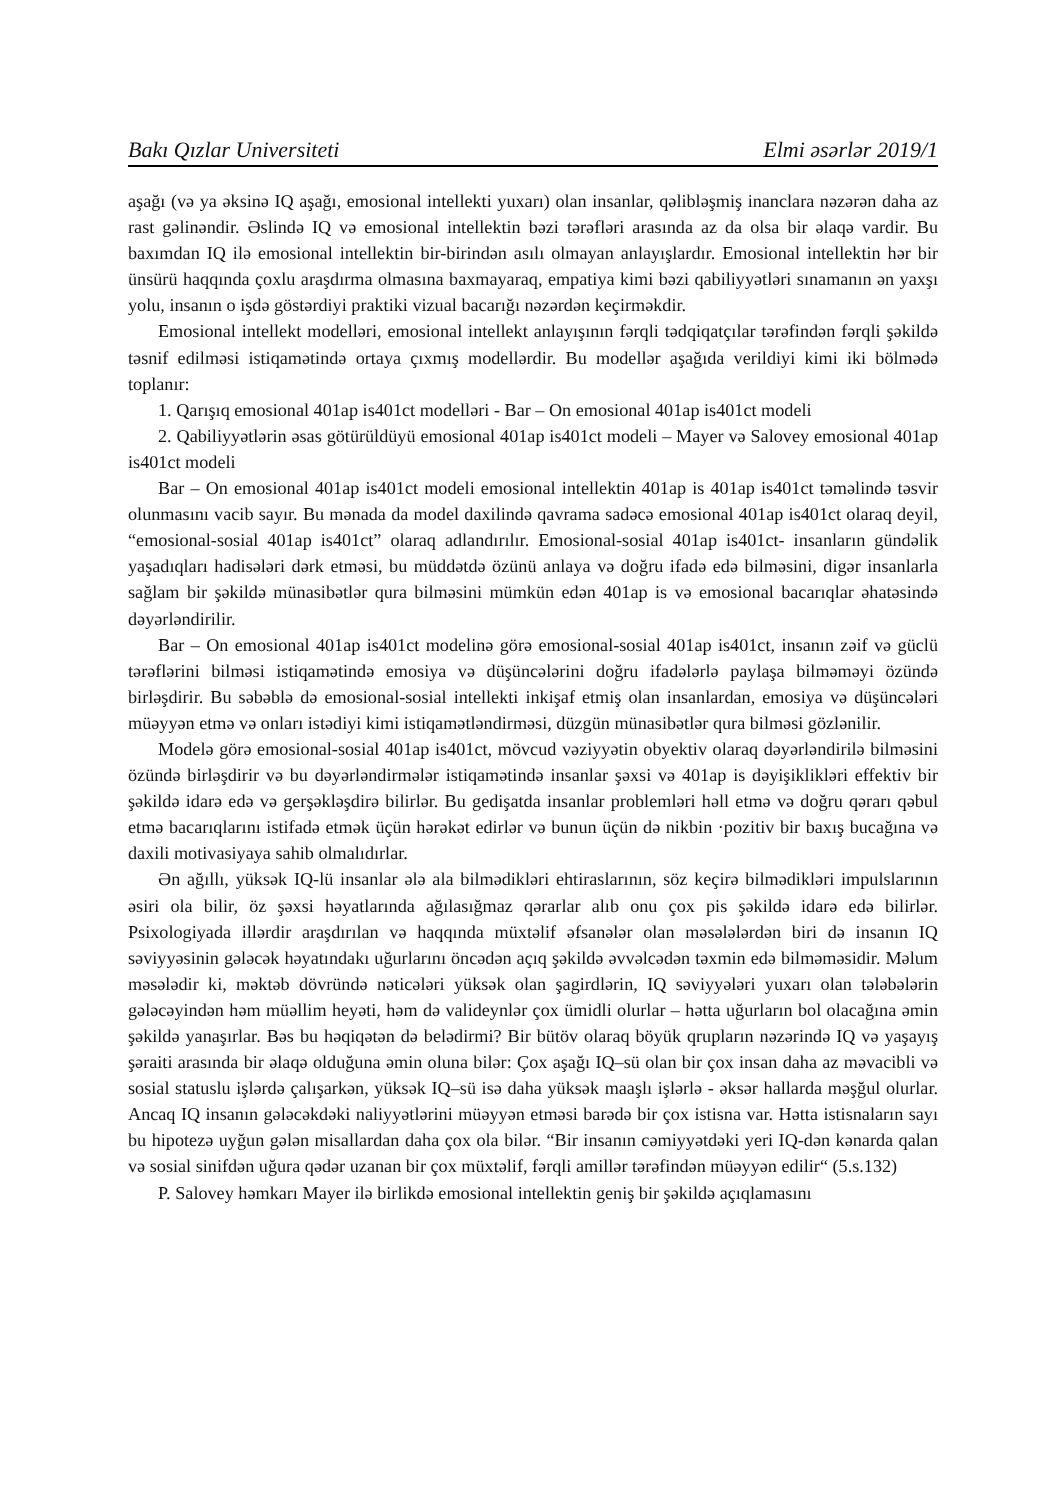Bakı Qızlar Universiteti Elmi əsərlər 2019/1
aşağı (və ya əksinə IQ aşağı, emosional intellekti yuxarı) olan insanlar, qəlibləşmiş inanclara nəzərən daha az rast gəlinəndir. Əslində IQ və emosional intellektin bəzi tərəfləri arasında az da olsa bir əlaqə vardir. Bu baxımdan IQ ilə emosional intellektin bir-birindən asılı olmayan anlayışlardır. Emosional intellektin hər bir ünsürü haqqında çoxlu araşdırma olmasına baxmayaraq, empatiya kimi bəzi qabiliyyətləri sınamanın ən yaxşı yolu, insanın o işdə göstərdiyi praktiki vizual bacarığı nəzərdən keçirməkdir.
Emosional intellekt modelləri, emosional intellekt anlayışının fərqli tədqiqatçılar tərəfindən fərqli şəkildə təsnif edilməsi istiqamətində ortaya çıxmış modellərdir. Bu modellər aşağıda verildiyi kimi iki bölmədə toplanır:
1. Qarışıq emosional 401ap is401ct modelləri - Bar – On emosional 401ap is401ct modeli
2. Qabiliyyətlərin əsas götürüldüyü emosional 401ap is401ct modeli – Mayer və Salovey emosional 401ap is401ct modeli
Bar – On emosional 401ap is401ct modeli emosional intellektin 401ap is 401ap is401ct təməlində təsvir olunmasını vacib sayır. Bu mənada da model daxilində qavrama sadəcə emosional 401ap is401ct olaraq deyil, “emosional-sosial 401ap is401ct” olaraq adlandırılır. Emosional-sosial 401ap is401ct- insanların gündəlik yaşadıqları hadisələri dərk etməsi, bu müddətdə özünü anlaya və doğru ifadə edə bilməsini, digər insanlarla sağlam bir şəkildə münasibətlər qura bilməsini mümkün edən 401ap is və emosional bacarıqlar əhatəsində dəyərləndirilir.
Bar – On emosional 401ap is401ct modelinə görə emosional-sosial 401ap is401ct, insanın zəif və güclü tərəflərini bilməsi istiqamətində emosiya və düşüncələrini doğru ifadələrlə paylaşa bilməməyi özündə birləşdirir. Bu səbəblə də emosional-sosial intellekti inkişaf etmiş olan insanlardan, emosiya və düşüncələri müəyyən etmə və onları istədiyi kimi istiqamətləndirməsi, düzgün münasibətlər qura bilməsi gözlənilir.
Modelə görə emosional-sosial 401ap is401ct, mövcud vəziyyətin obyektiv olaraq dəyərləndirilə bilməsini özündə birləşdirir və bu dəyərləndirmələr istiqamətində insanlar şəxsi və 401ap is dəyişiklikləri effektiv bir şəkildə idarə edə və gerşəkləşdirə bilirlər. Bu gedişatda insanlar problemləri həll etmə və doğru qərarı qəbul etmə bacarıqlarını istifadə etmək üçün hərəkət edirlər və bunun üçün də nikbin ·pozitiv bir baxış bucağına və daxili motivasiyaya sahib olmalıdırlar.
Ən ağıllı, yüksək IQ-lü insanlar ələ ala bilmədikləri ehtiraslarının, söz keçirə bilmədikləri impulslarının əsiri ola bilir, öz şəxsi həyatlarında ağılasığmaz qərarlar alıb onu çox pis şəkildə idarə edə bilirlər. Psixologiyada illərdir araşdırılan və haqqında müxtəlif əfsanələr olan məsələlərdən biri də insanın IQ səviyyəsinin gələcək həyatındakı uğurlarını öncədən açıq şəkildə əvvəlcədən təxmin edə bilməməsidir. Məlum məsələdir ki, məktəb dövründə nəticələri yüksək olan şagirdlərin, IQ səviyyələri yuxarı olan tələbələrin gələcəyindən həm müəllim heyəti, həm də valideynlər çox ümidli olurlar – hətta uğurların bol olacağına əmin şəkildə yanaşırlar. Bəs bu həqiqətən də belədirmi? Bir bütöv olaraq böyük qrupların nəzərində IQ və yaşayış şəraiti arasında bir əlaqə olduğuna əmin oluna bilər: Çox aşağı IQ–sü olan bir çox insan daha az məvacibli və sosial statuslu işlərdə çalışarkən, yüksək IQ–sü isə daha yüksək maaşlı işlərlə - əksər hallarda məşğul olurlar. Ancaq IQ insanın gələcəkdəki naliyyətlərini müəyyən etməsi barədə bir çox istisna var. Hətta istisnaların sayı bu hipotezə uyğun gələn misallardan daha çox ola bilər. “Bir insanın cəmiyyətdəki yeri IQ-dən kənarda qalan və sosial sinifdən uğura qədər uzanan bir çox müxtəlif, fərqli amillər tərəfindən müəyyən edilir“ (5.s.132)
P. Salovey həmkarı Mayer ilə birlikdə emosional intellektin geniş bir şəkildə açıqlamasını